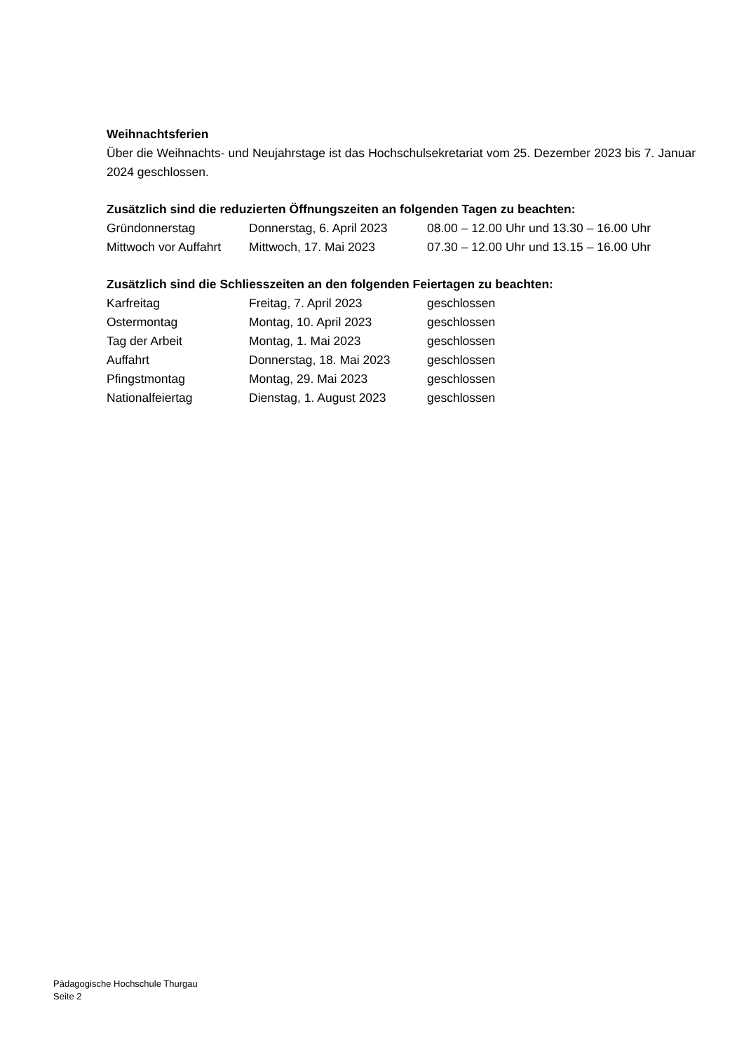Weihnachtsferien
Über die Weihnachts- und Neujahrstage ist das Hochschulsekretariat vom 25. Dezember 2023 bis 7. Januar 2024 geschlossen.
Zusätzlich sind die reduzierten Öffnungszeiten an folgenden Tagen zu beachten:
| Gründonnerstag | Donnerstag, 6. April 2023 | 08.00 – 12.00 Uhr und 13.30 – 16.00 Uhr |
| Mittwoch vor Auffahrt | Mittwoch, 17. Mai 2023 | 07.30 – 12.00 Uhr und 13.15 – 16.00 Uhr |
Zusätzlich sind die Schliesszeiten an den folgenden Feiertagen zu beachten:
| Karfreitag | Freitag, 7. April 2023 | geschlossen |
| Ostermontag | Montag, 10. April 2023 | geschlossen |
| Tag der Arbeit | Montag, 1. Mai 2023 | geschlossen |
| Auffahrt | Donnerstag, 18. Mai 2023 | geschlossen |
| Pfingstmontag | Montag, 29. Mai 2023 | geschlossen |
| Nationalfeiertag | Dienstag, 1. August 2023 | geschlossen |
Pädagogische Hochschule Thurgau
Seite 2